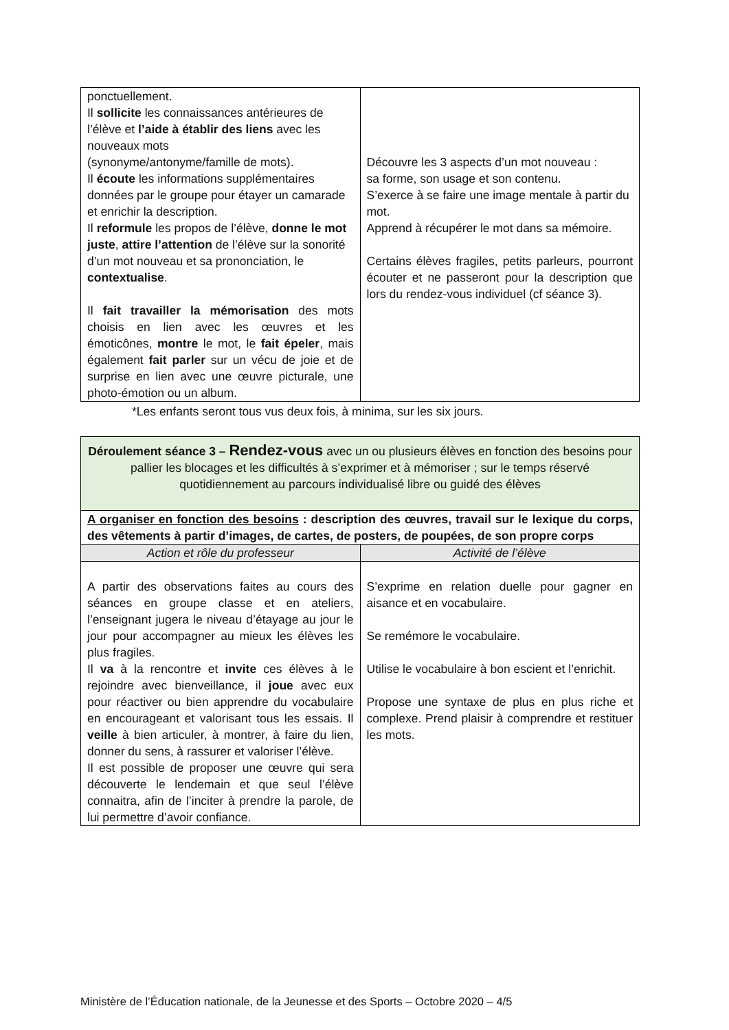| ponctuellement. Il sollicite les connaissances antérieures de l’élève et l’aide à établir des liens avec les nouveaux mots (synonyme/antonyme/famille de mots). Il écoute les informations supplémentaires données par le groupe pour étayer un camarade et enrichir la description. Il reformule les propos de l’élève, donne le mot juste , attire l’attention de l’élève sur la sonorité d’un mot nouveau et sa prononciation, le contextualise . Il fait travailler la mémorisation des mots choisis en lien avec les œuvres et les émoticônes, montre le mot, le fait épeler , mais également fait parler sur un vécu de joie et de surprise en lien avec une œuvre picturale, une photo-émotion ou un album. | Découvre les 3 aspects d’un mot nouveau : sa forme, son usage et son contenu. S’exerce à se faire une image mentale à partir du mot. Apprend à récupérer le mot dans sa mémoire. Certains élèves fragiles, petits parleurs, pourront écouter et ne passeront pour la description que lors du rendez-vous individuel (cf séance 3). |
*Les enfants seront tous vus deux fois, à minima, sur les six jours.
| Déroulement séance 3 – Rendez-vous avec un ou plusieurs élèves en fonction des besoins pour pallier les blocages et les difficultés à s’exprimer et à mémoriser ; sur le temps réservé quotidiennement au parcours individualisé libre ou guidé des élèves | |
| A organiser en fonction des besoins : description des œuvres, travail sur le lexique du corps, des vêtements à partir d’images, de cartes, de posters, de poupées, de son propre corps | |
| Action et rôle du professeur | Activité de l’élève |
| A partir des observations faites au cours des séances en groupe classe et en ateliers, l’enseignant jugera le niveau d’étayage au jour le jour pour accompagner au mieux les élèves les plus fragiles. Il va à la rencontre et invite ces élèves à le rejoindre avec bienveillance, il joue avec eux pour réactiver ou bien apprendre du vocabulaire en encourageant et valorisant tous les essais. Il veille à bien articuler, à montrer, à faire du lien, donner du sens, à rassurer et valoriser l’élève. Il est possible de proposer une œuvre qui sera découverte le lendemain et que seul l’élève connaitra, afin de l’inciter à prendre la parole, de lui permettre d’avoir confiance. | S’exprime en relation duelle pour gagner en aisance et en vocabulaire. Se remémore le vocabulaire. Utilise le vocabulaire à bon escient et l’enrichit. Propose une syntaxe de plus en plus riche et complexe. Prend plaisir à comprendre et restituer les mots. |
Ministère de l’Éducation nationale, de la Jeunesse et des Sports – Octobre 2020 – 4/5